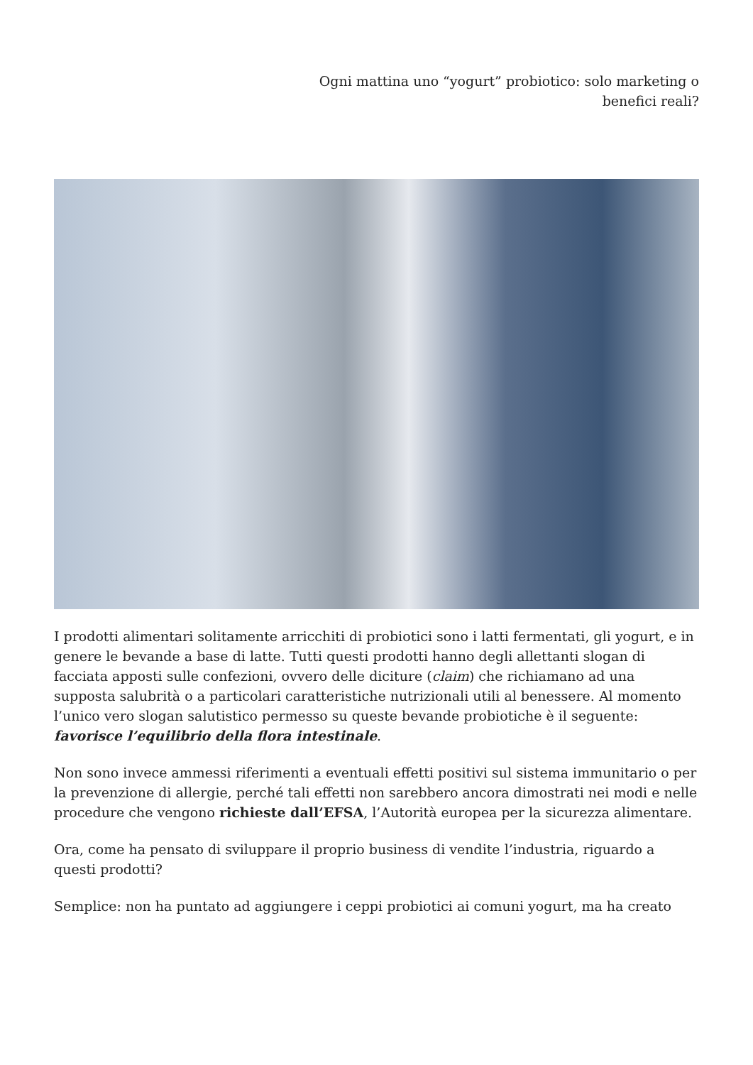Ogni mattina uno “yogurt” probiotico: solo marketing o benefici reali?
I prodotti alimentari solitamente arricchiti di probiotici sono i latti fermentati, gli yogurt, e in genere le bevande a base di latte. Tutti questi prodotti hanno degli allettanti slogan di facciata apposti sulle confezioni, ovvero delle diciture (claim) che richiamano ad una supposta salubrità o a particolari caratteristiche nutrizionali utili al benessere. Al momento l’unico vero slogan salutistico permesso su queste bevande probiotiche è il seguente: favorisce l’equilibrio della flora intestinale.
Non sono invece ammessi riferimenti a eventuali effetti positivi sul sistema immunitario o per la prevenzione di allergie, perché tali effetti non sarebbero ancora dimostrati nei modi e nelle procedure che vengono richieste dall’EFSA, l’Autorità europea per la sicurezza alimentare.
Ora, come ha pensato di sviluppare il proprio business di vendite l’industria, riguardo a questi prodotti?
Semplice: non ha puntato ad aggiungere i ceppi probiotici ai comuni yogurt, ma ha creato